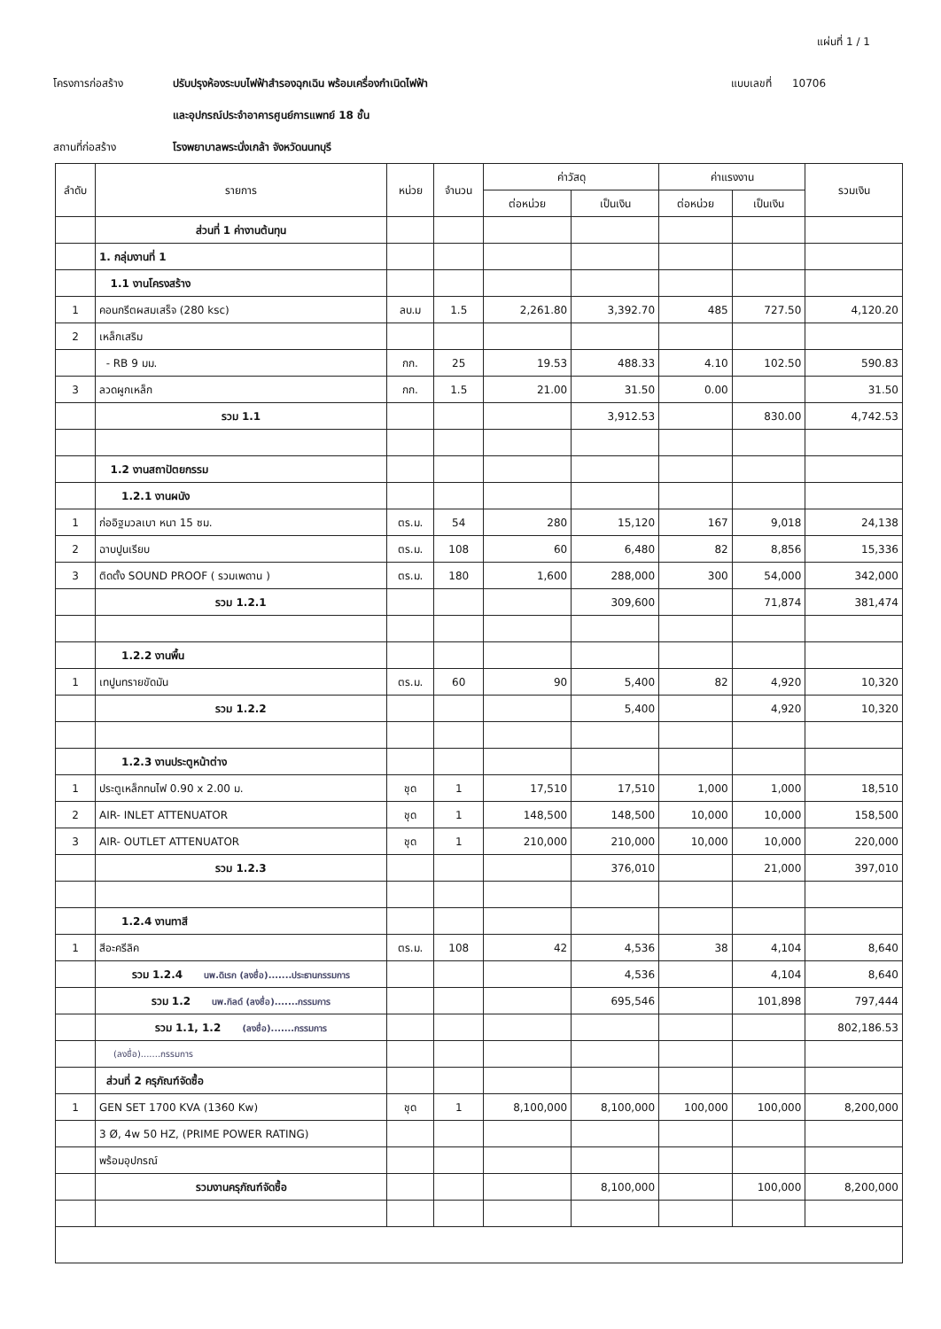แผ่นที่ 1 / 1
โครงการก่อสร้าง ปรับปรุงห้องระบบไฟฟ้าสำรองฉุกเฉิน พร้อมเครื่องกำเนิดไฟฟ้า แบบเลขที่ 10706
และอุปกรณ์ประจำอาคารศูนย์การแพทย์ 18 ชั้น
สถานที่ก่อสร้าง โรงพยาบาลพระนั่งเกล้า จังหวัดนนทบุรี
| ลำดับ | รายการ | หน่วย | จำนวน | ค่าวัสดุ | | ค่าแรงงาน | | รวมเงิน |
| --- | --- | --- | --- | --- | --- | --- | --- | --- |
| | | | | ต่อหน่วย | เป็นเงิน | ต่อหน่วย | เป็นเงิน | |
| | ส่วนที่ 1 ค่างานต้นทุน | | | | | | | |
| | 1. กลุ่มงานที่ 1 | | | | | | | |
| | 1.1 งานโครงสร้าง | | | | | | | |
| 1 | คอนกรีตผสมเสร็จ (280 ksc) | ลบ.ม | 1.5 | 2,261.80 | 3,392.70 | 485 | 727.50 | 4,120.20 |
| 2 | เหล็กเสริม | | | | | | | |
| | - RB 9 มม. | กก. | 25 | 19.53 | 488.33 | 4.10 | 102.50 | 590.83 |
| 3 | ลวดผูกเหล็ก | กก. | 1.5 | 21.00 | 31.50 | 0.00 | | 31.50 |
| | รวม 1.1 | | | | 3,912.53 | | 830.00 | 4,742.53 |
| | 1.2 งานสถาปัตยกรรม | | | | | | | |
| | 1.2.1 งานผนัง | | | | | | | |
| 1 | ก่ออิฐมวลเบา หนา 15 ซม. | ตร.ม. | 54 | 280 | 15,120 | 167 | 9,018 | 24,138 |
| 2 | ฉาบปูนเรียบ | ตร.ม. | 108 | 60 | 6,480 | 82 | 8,856 | 15,336 |
| 3 | ติดตั้ง SOUND PROOF ( รวมเพดาน ) | ตร.ม. | 180 | 1,600 | 288,000 | 300 | 54,000 | 342,000 |
| | รวม 1.2.1 | | | | 309,600 | | 71,874 | 381,474 |
| | 1.2.2 งานพื้น | | | | | | | |
| 1 | เทปูนทรายขัดมัน | ตร.ม. | 60 | 90 | 5,400 | 82 | 4,920 | 10,320 |
| | รวม 1.2.2 | | | | 5,400 | | 4,920 | 10,320 |
| | 1.2.3 งานประตูหน้าต่าง | | | | | | | |
| 1 | ประตูเหล็กทนไฟ 0.90 x 2.00 ม. | ชุด | 1 | 17,510 | 17,510 | 1,000 | 1,000 | 18,510 |
| 2 | AIR- INLET ATTENUATOR | ชุด | 1 | 148,500 | 148,500 | 10,000 | 10,000 | 158,500 |
| 3 | AIR- OUTLET ATTENUATOR | ชุด | 1 | 210,000 | 210,000 | 10,000 | 10,000 | 220,000 |
| | รวม 1.2.3 | | | | 376,010 | | 21,000 | 397,010 |
| | 1.2.4 งานทาสี | | | | | | | |
| 1 | สีอะครีลิค | ตร.ม. | 108 | 42 | 4,536 | 38 | 4,104 | 8,640 |
| | รวม 1.2.4 นพ.ดิเรก (ลงชื่อ).......ประธานกรรมการ | | | | 4,536 | | 4,104 | 8,640 |
| | รวม 1.2 นพ.กิลด์ (ลงชื่อ).......กรรมการ | | | | 695,546 | | 101,898 | 797,444 |
| | รวม 1.1, 1.2 (ลงชื่อ).......กรรมการ | | | | | | | 802,186.53 |
| | (ลงชื่อ).......กรรมการ | | | | | | | |
| | ส่วนที่ 2 ครุภัณฑ์จัดซื้อ | | | | | | | |
| 1 | GEN SET 1700 KVA (1360 Kw) | ชุด | 1 | 8,100,000 | 8,100,000 | 100,000 | 100,000 | 8,200,000 |
| | 3 Ø, 4w 50 HZ, (PRIME POWER RATING) | | | | | | | |
| | พร้อมอุปกรณ์ | | | | | | | |
| | รวมงานครุภัณฑ์จัดซื้อ | | | | 8,100,000 | | 100,000 | 8,200,000 |